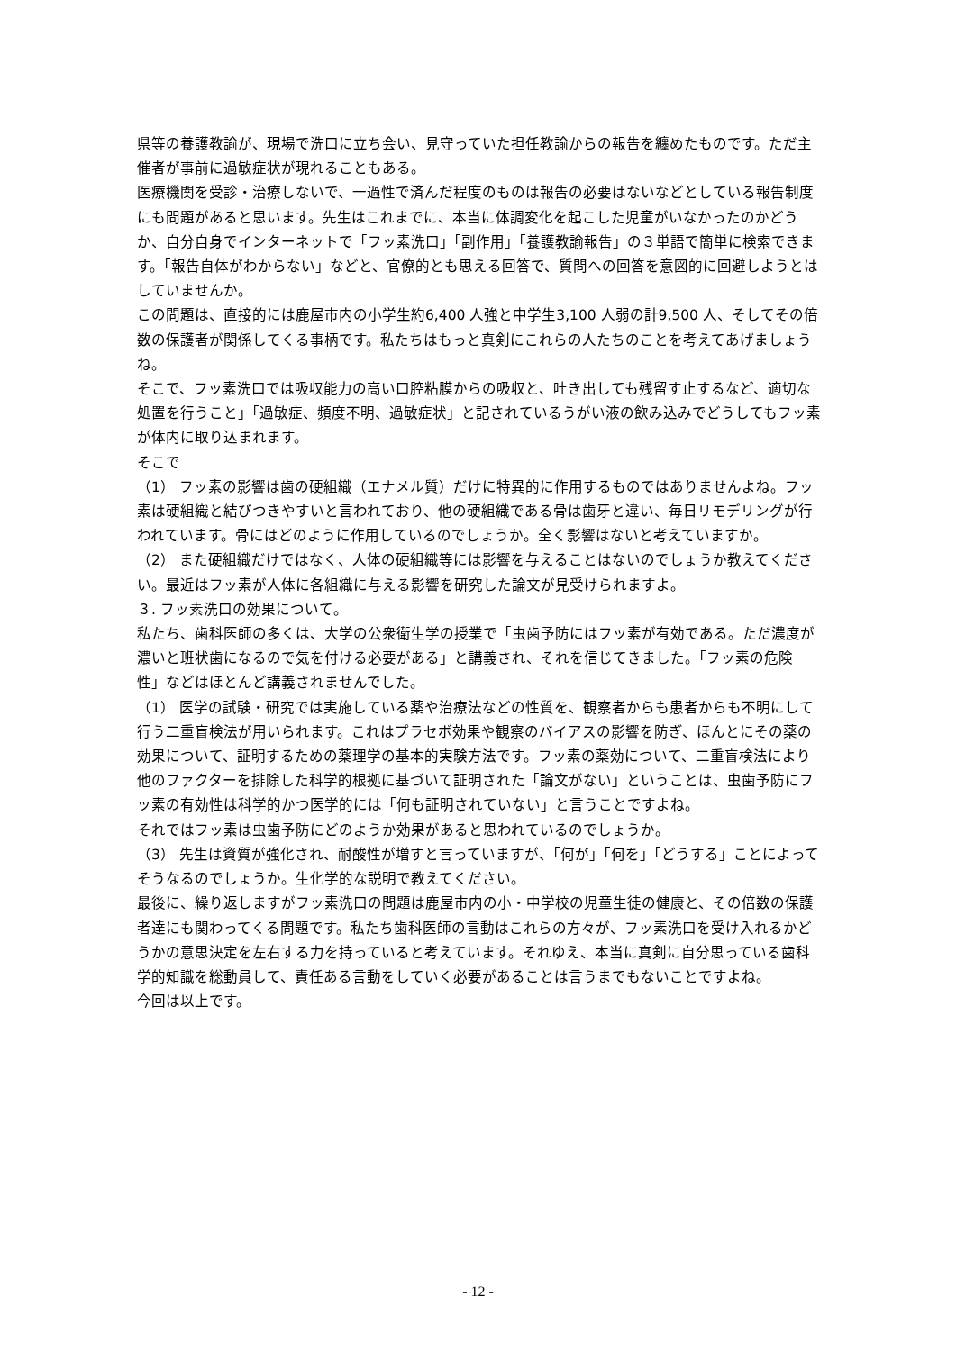県等の養護教諭が、現場で洗口に立ち会い、見守っていた担任教諭からの報告を纏めたものです。ただ主催者が事前に過敏症状が現れることもある。
医療機関を受診・治療しないで、一過性で済んだ程度のものは報告の必要はないなどとしている報告制度にも問題があると思います。先生はこれまでに、本当に体調変化を起こした児童がいなかったのかどうか、自分自身でインターネットで「フッ素洗口」「副作用」「養護教諭報告」の３単語で簡単に検索できます。「報告自体がわからない」などと、官僚的とも思える回答で、質問への回答を意図的に回避しようとはしていませんか。
この問題は、直接的には鹿屋市内の小学生約6,400 人強と中学生3,100 人弱の計9,500 人、そしてその倍数の保護者が関係してくる事柄です。私たちはもっと真剣にこれらの人たちのことを考えてあげましょうね。
そこで、フッ素洗口では吸収能力の高い口腔粘膜からの吸収と、吐き出しても残留す止するなど、適切な処置を行うこと」「過敏症、頻度不明、過敏症状」と記されているうがい液の飲み込みでどうしてもフッ素が体内に取り込まれます。
そこで
（1） フッ素の影響は歯の硬組織（エナメル質）だけに特異的に作用するものではありませんよね。フッ素は硬組織と結びつきやすいと言われており、他の硬組織である骨は歯牙と違い、毎日リモデリングが行われています。骨にはどのように作用しているのでしょうか。全く影響はないと考えていますか。
（2） また硬組織だけではなく、人体の硬組織等には影響を与えることはないのでしょうか教えてください。最近はフッ素が人体に各組織に与える影響を研究した論文が見受けられますよ。
３. フッ素洗口の効果について。
私たち、歯科医師の多くは、大学の公衆衛生学の授業で「虫歯予防にはフッ素が有効である。ただ濃度が濃いと班状歯になるので気を付ける必要がある」と講義され、それを信じてきました。「フッ素の危険性」などはほとんど講義されませんでした。
（1） 医学の試験・研究では実施している薬や治療法などの性質を、観察者からも患者からも不明にして行う二重盲検法が用いられます。これはプラセボ効果や観察のバイアスの影響を防ぎ、ほんとにその薬の効果について、証明するための薬理学の基本的実験方法です。フッ素の薬効について、二重盲検法により他のファクターを排除した科学的根拠に基づいて証明された「論文がない」ということは、虫歯予防にフッ素の有効性は科学的かつ医学的には「何も証明されていない」と言うことですよね。
それではフッ素は虫歯予防にどのようか効果があると思われているのでしょうか。
（3） 先生は資質が強化され、耐酸性が増すと言っていますが、「何が」「何を」「どうする」ことによってそうなるのでしょうか。生化学的な説明で教えてください。
最後に、繰り返しますがフッ素洗口の問題は鹿屋市内の小・中学校の児童生徒の健康と、その倍数の保護者達にも関わってくる問題です。私たち歯科医師の言動はこれらの方々が、フッ素洗口を受け入れるかどうかの意思決定を左右する力を持っていると考えています。それゆえ、本当に真剣に自分思っている歯科学的知識を総動員して、責任ある言動をしていく必要があることは言うまでもないことですよね。
今回は以上です。
- 12 -